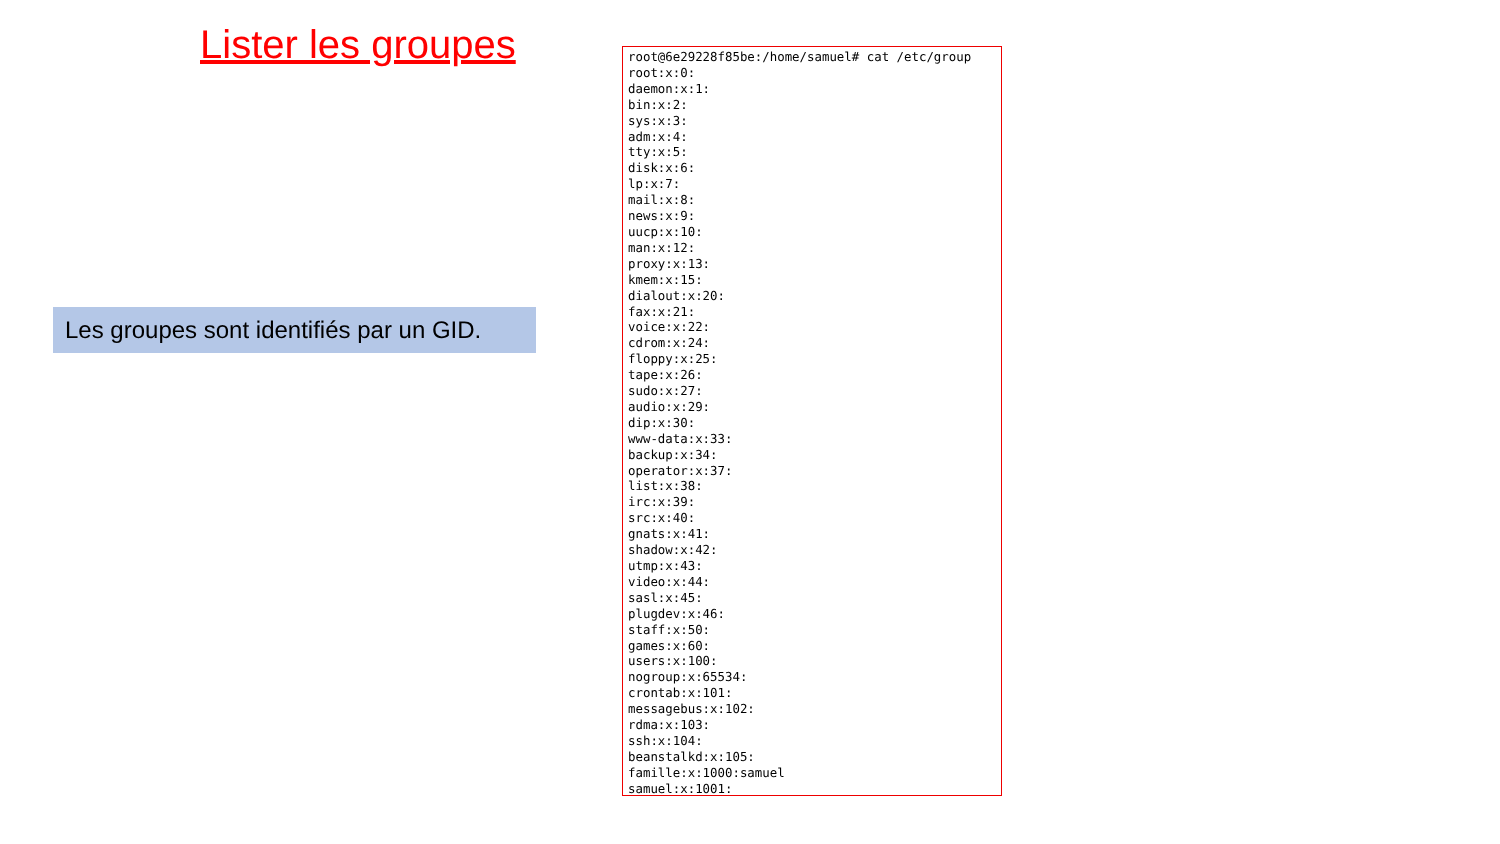Lister les groupes
Les groupes sont identifiés par un GID.
root@6e29228f85be:/home/samuel# cat /etc/group
root:x:0:
daemon:x:1:
bin:x:2:
sys:x:3:
adm:x:4:
tty:x:5:
disk:x:6:
lp:x:7:
mail:x:8:
news:x:9:
uucp:x:10:
man:x:12:
proxy:x:13:
kmem:x:15:
dialout:x:20:
fax:x:21:
voice:x:22:
cdrom:x:24:
floppy:x:25:
tape:x:26:
sudo:x:27:
audio:x:29:
dip:x:30:
www-data:x:33:
backup:x:34:
operator:x:37:
list:x:38:
irc:x:39:
src:x:40:
gnats:x:41:
shadow:x:42:
utmp:x:43:
video:x:44:
sasl:x:45:
plugdev:x:46:
staff:x:50:
games:x:60:
users:x:100:
nogroup:x:65534:
crontab:x:101:
messagebus:x:102:
rdma:x:103:
ssh:x:104:
beanstalkd:x:105:
famille:x:1000:samuel
samuel:x:1001: